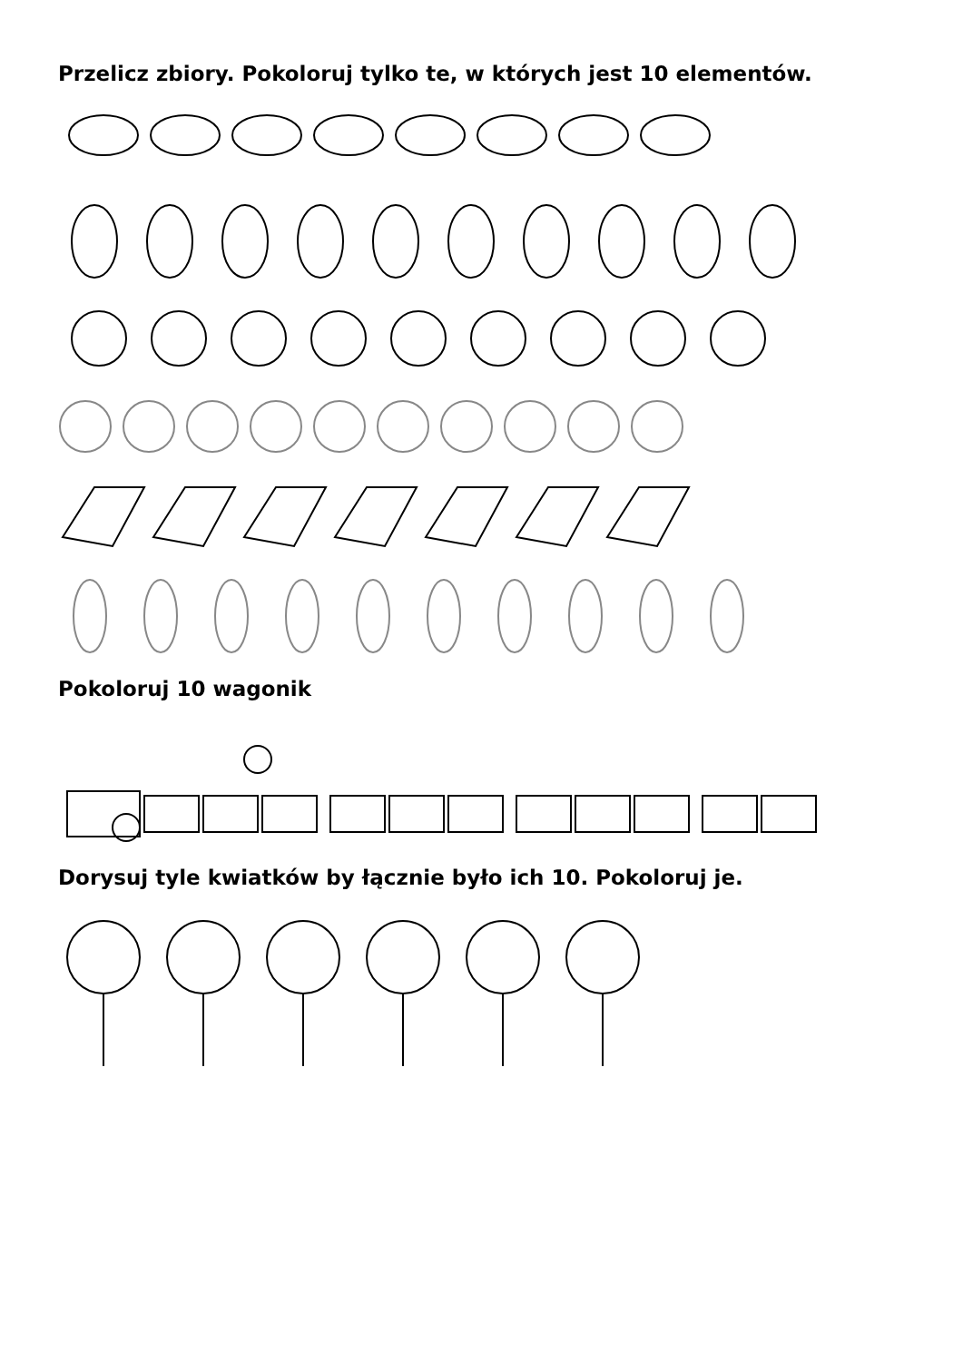Przelicz zbiory. Pokoloruj tylko te, w których jest 10 elementów.
Pokoloruj 10 wagonik
Dorysuj tyle kwiatków by łącznie było ich 10. Pokoloruj je.